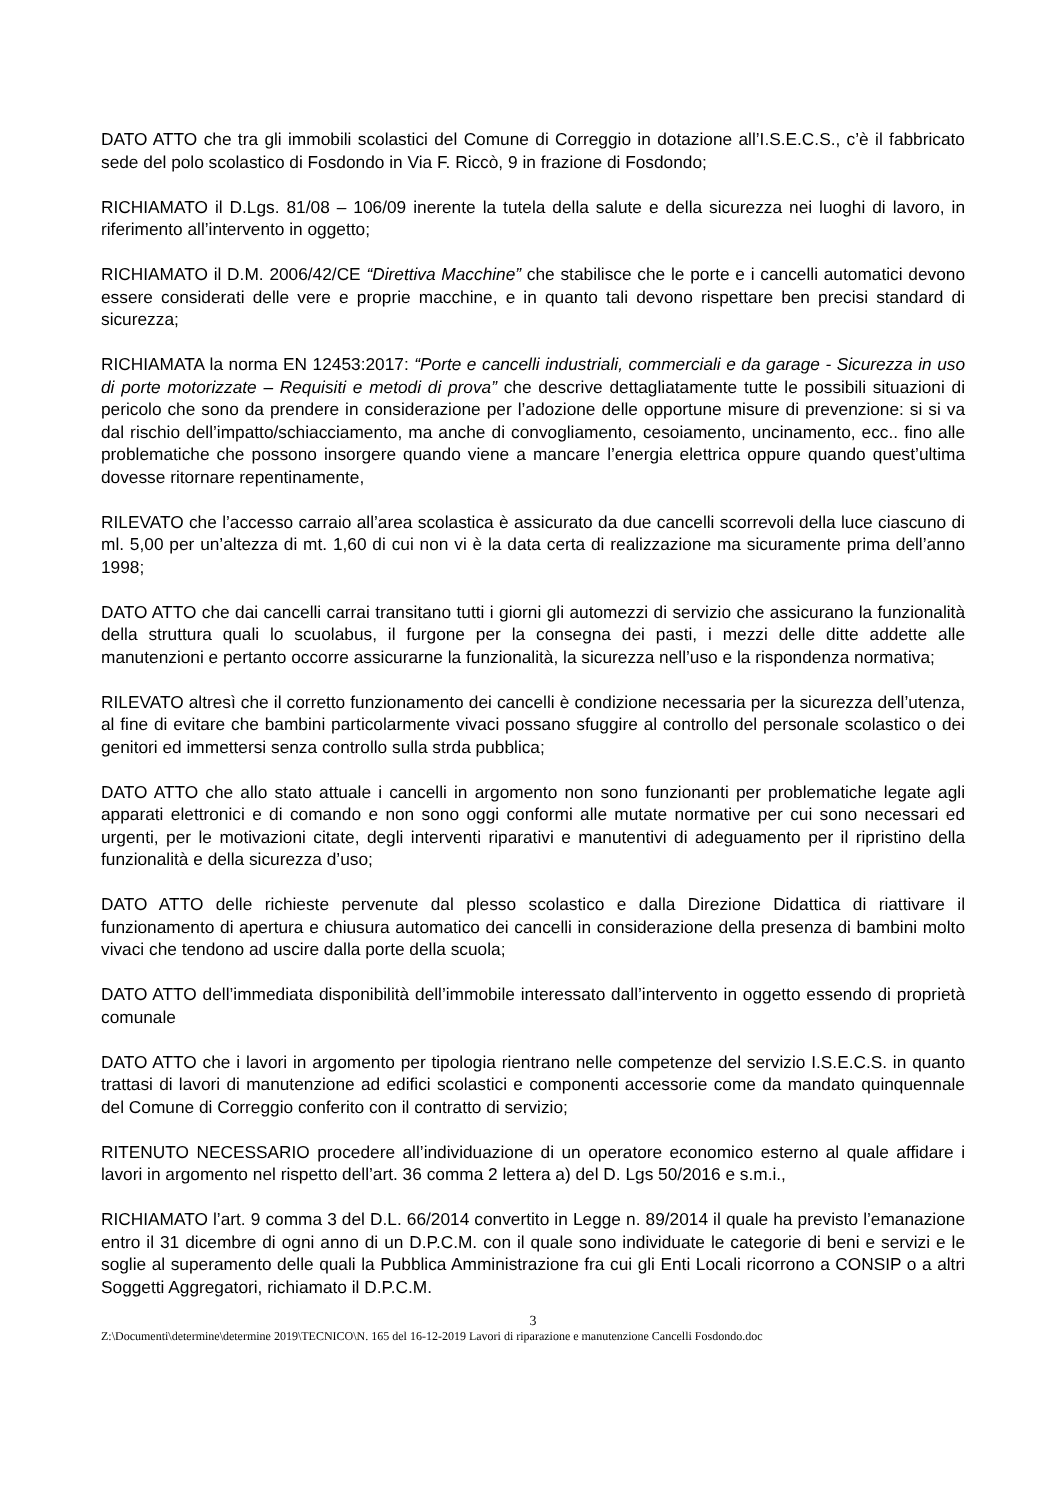DATO ATTO che tra gli immobili scolastici del Comune di Correggio in dotazione all’I.S.E.C.S., c’è il fabbricato sede del polo scolastico di Fosdondo in Via F. Riccò, 9 in frazione di Fosdondo;
RICHIAMATO il D.Lgs. 81/08 – 106/09 inerente la tutela della salute e della sicurezza nei luoghi di lavoro, in riferimento all’intervento in oggetto;
RICHIAMATO il D.M. 2006/42/CE “Direttiva Macchine” che stabilisce che le porte e i cancelli automatici devono essere considerati delle vere e proprie macchine, e in quanto tali devono rispettare ben precisi standard di sicurezza;
RICHIAMATA la norma EN 12453:2017: “Porte e cancelli industriali, commerciali e da garage - Sicurezza in uso di porte motorizzate – Requisiti e metodi di prova” che descrive dettagliatamente tutte le possibili situazioni di pericolo che sono da prendere in considerazione per l’adozione delle opportune misure di prevenzione: si si va dal rischio dell’impatto/schiacciamento, ma anche di convogliamento, cesoiamento, uncinamento, ecc.. fino alle problematiche che possono insorgere quando viene a mancare l’energia elettrica oppure quando quest’ultima dovesse ritornare repentinamente,
RILEVATO che l’accesso carraio all’area scolastica è assicurato da due cancelli scorrevoli della luce ciascuno di ml. 5,00 per un’altezza di mt. 1,60 di cui non vi è la data certa di realizzazione ma sicuramente prima dell’anno 1998;
DATO ATTO che dai cancelli carrai transitano tutti i giorni gli automezzi di servizio che assicurano la funzionalità della struttura quali lo scuolabus, il furgone per la consegna dei pasti, i mezzi delle ditte addette alle manutenzioni e pertanto occorre assicurarne la funzionalità, la sicurezza nell’uso e la rispondenza normativa;
RILEVATO altresì che il corretto funzionamento dei cancelli è condizione necessaria per la sicurezza dell’utenza, al fine di evitare che bambini particolarmente vivaci possano sfuggire al controllo del personale scolastico o dei genitori ed immettersi senza controllo sulla strda pubblica;
DATO ATTO che allo stato attuale i cancelli in argomento non sono funzionanti per problematiche legate agli apparati elettronici e di comando e non sono oggi conformi alle mutate normative per cui sono necessari ed urgenti, per le motivazioni citate, degli interventi riparativi e manutentivi di adeguamento per il ripristino della funzionalità e della sicurezza d’uso;
DATO ATTO delle richieste pervenute dal plesso scolastico e dalla Direzione Didattica di riattivare il funzionamento di apertura e chiusura automatico dei cancelli in considerazione della presenza di bambini molto vivaci che tendono ad uscire dalla porte della scuola;
DATO ATTO dell’immediata disponibilità dell’immobile interessato dall’intervento in oggetto essendo di proprietà comunale
DATO ATTO che i lavori in argomento per tipologia rientrano nelle competenze del servizio I.S.E.C.S. in quanto trattasi di lavori di manutenzione ad edifici scolastici e componenti accessorie come da mandato quinquennale del Comune di Correggio conferito con il contratto di servizio;
RITENUTO NECESSARIO procedere all’individuazione di un operatore economico esterno al quale affidare i lavori in argomento nel rispetto dell’art. 36 comma 2 lettera a) del D. Lgs 50/2016 e s.m.i.,
RICHIAMATO l’art. 9 comma 3 del D.L. 66/2014 convertito in Legge n. 89/2014 il quale ha previsto l’emanazione entro il 31 dicembre di ogni anno di un D.P.C.M. con il quale sono individuate le categorie di beni e servizi e le soglie al superamento delle quali la Pubblica Amministrazione fra cui gli Enti Locali ricorrono a CONSIP o a altri Soggetti Aggregatori, richiamato il D.P.C.M.
3
Z:\Documenti\determine\determine 2019\TECNICO\N. 165 del 16-12-2019 Lavori di riparazione e manutenzione Cancelli Fosdondo.doc